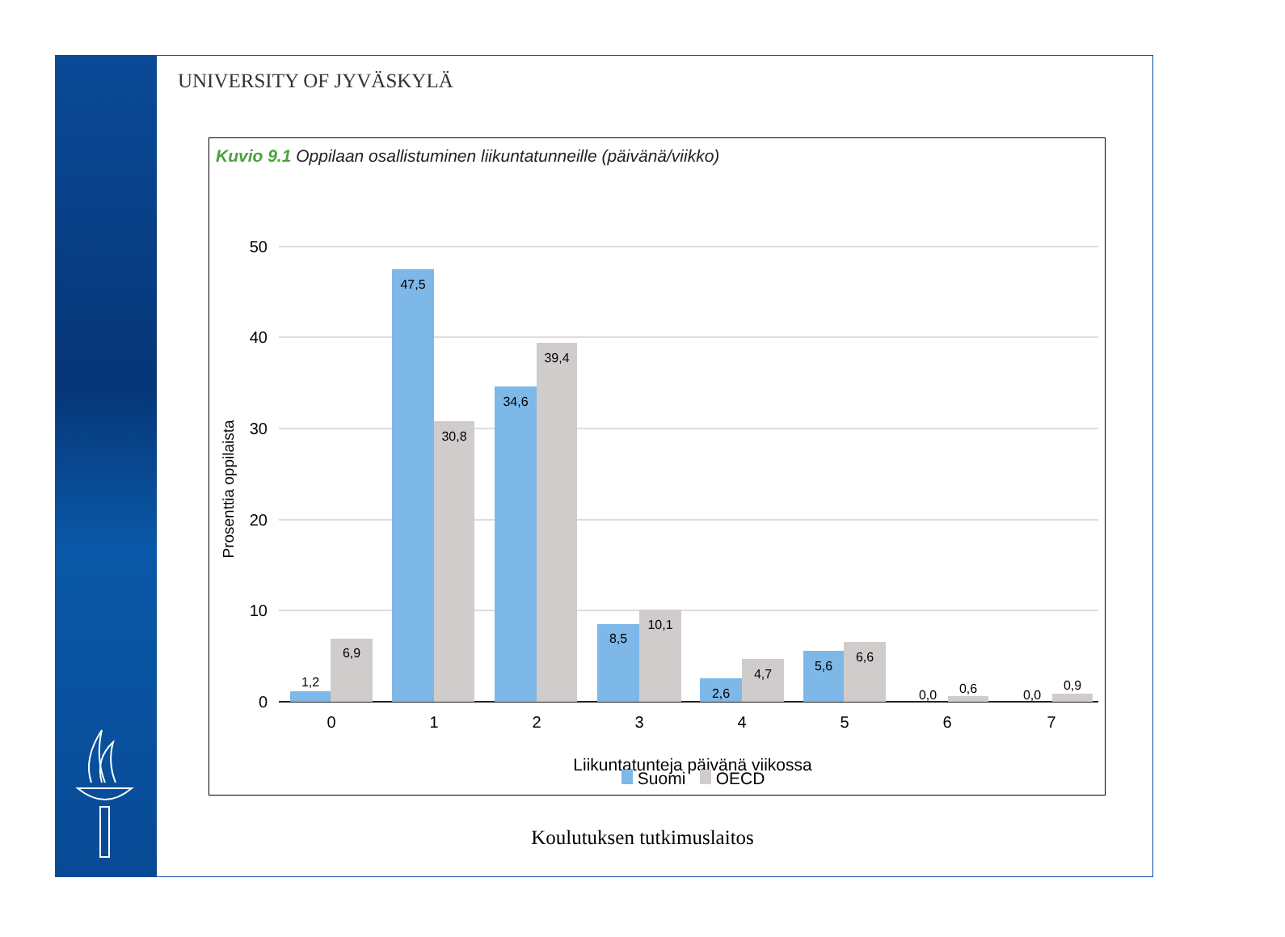UNIVERSITY OF JYVÄSKYLÄ
Kuvio 9.1 Oppilaan osallistuminen liikuntatunneille (päivänä/viikko)
50
40
30
20
10
0
Prosenttia oppilaista
1,2
6,9
47,5
30,8
34,6
39,4
8,5
10,1
2,6
4,7
5,6
6,6
0,0
0,6
0,0
0,9
0
1
2
3
4
5
6
7
Liikuntatunteja päivänä viikossa
Suomi OECD
Koulutuksen tutkimuslaitos